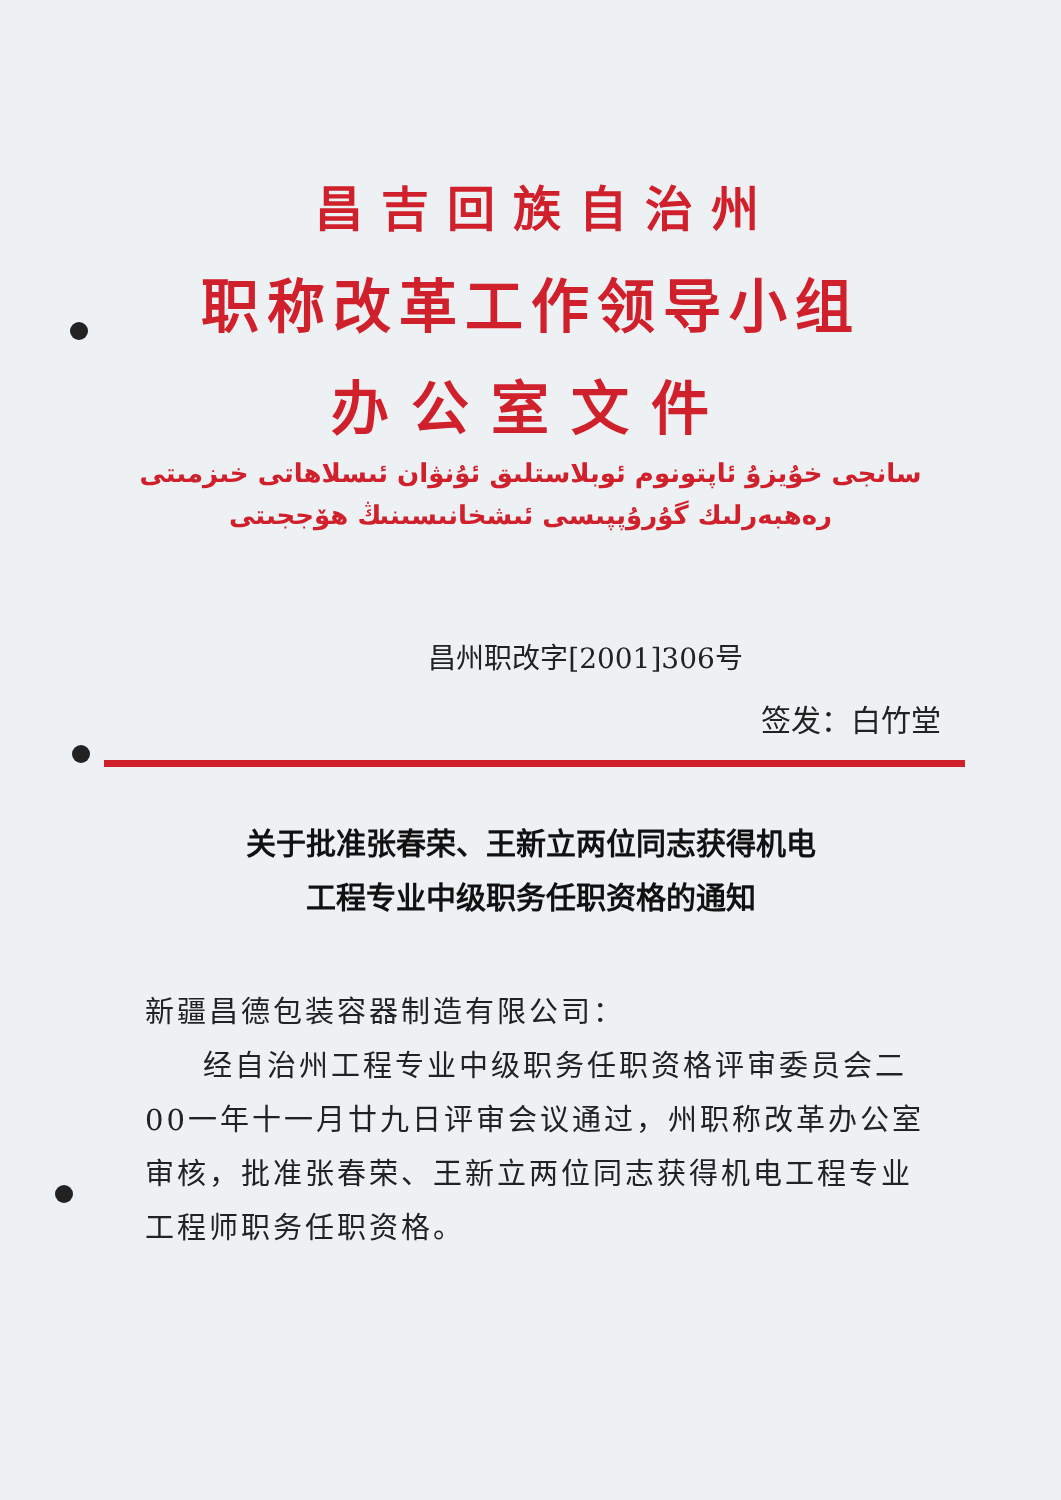昌吉回族自治州
职称改革工作领导小组
办公室文件
سانجى خۇيزۇ ئاپتونوم ئوبلاستلىق ئۇنۋان ئىسلاھاتى خىزمىتى
رەھبەرلىك گۇرۇپپىسى ئىشخانىسىنىڭ ھۆججىتى
昌州职改字[2001]306号
签发：白竹堂
关于批准张春荣、王新立两位同志获得机电
工程专业中级职务任职资格的通知
新疆昌德包装容器制造有限公司：
经自治州工程专业中级职务任职资格评审委员会二00一年十一月廿九日评审会议通过，州职称改革办公室审核，批准张春荣、王新立两位同志获得机电工程专业工程师职务任职资格。